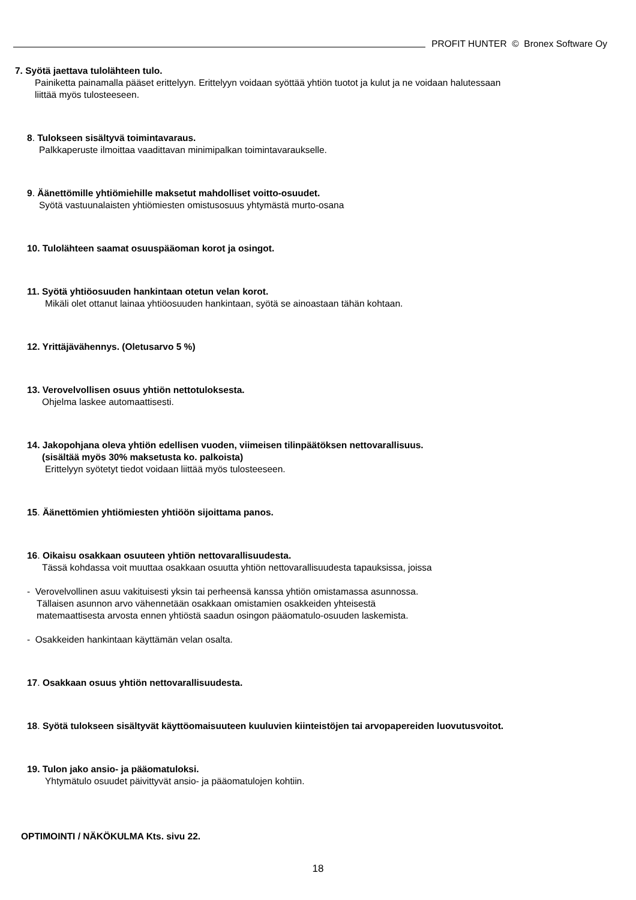PROFIT HUNTER © Bronex Software Oy
7. Syötä jaettava tulolähteen tulo.
Painiketta painamalla pääset erittelyyn. Erittelyyn voidaan syöttää yhtiön tuotot ja kulut ja ne voidaan halutessaan
liittää myös tulosteeseen.
8. Tulokseen sisältyvä toimintavaraus.
Palkkaperuste ilmoittaa vaadittavan minimipalkan toimintavaraukselle.
9. Äänettömille yhtiömiehille maksetut mahdolliset voitto-osuudet.
Syötä vastuunalaisten yhtiömiesten omistusosuus yhtymästä murto-osana
10. Tulolähteen saamat osuuspääoman korot ja osingot.
11. Syötä yhtiöosuuden hankintaan otetun velan korot.
Mikäli olet ottanut lainaa yhtiöosuuden hankintaan, syötä se ainoastaan tähän kohtaan.
12. Yrittäjävähennys. (Oletusarvo 5 %)
13. Verovelvollisen osuus yhtiön nettotuloksesta.
Ohjelma laskee automaattisesti.
14. Jakopohjana oleva yhtiön edellisen vuoden, viimeisen tilinpäätöksen nettovarallisuus.
(sisältää myös 30% maksetusta ko. palkoista)
Erittelyyn syötetyt tiedot voidaan liittää myös tulosteeseen.
15. Äänettömien yhtiömiesten yhtiöön sijoittama panos.
16. Oikaisu osakkaan osuuteen yhtiön nettovarallisuudesta.
Tässä kohdassa voit muuttaa osakkaan osuutta yhtiön nettovarallisuudesta tapauksissa, joissa
- Verovelvollinen asuu vakituisesti yksin tai perheensä kanssa yhtiön omistamassa asunnossa.
Tällaisen asunnon arvo vähennetään osakkaan omistamien osakkeiden yhteisestä
matemaattisesta arvosta ennen yhtiöstä saadun osingon pääomatulo-osuuden laskemista.
- Osakkeiden hankintaan käyttämän velan osalta.
17. Osakkaan osuus yhtiön nettovarallisuudesta.
18. Syötä tulokseen sisältyvät käyttöomaisuuteen kuuluvien kiinteistöjen tai arvopapereiden luovutusvoitot.
19. Tulon jako ansio- ja pääomatuloksi.
Yhtymätulo osuudet päivittyvät ansio- ja pääomatulojen kohtiin.
OPTIMOINTI / NÄKÖKULMA Kts. sivu 22.
18